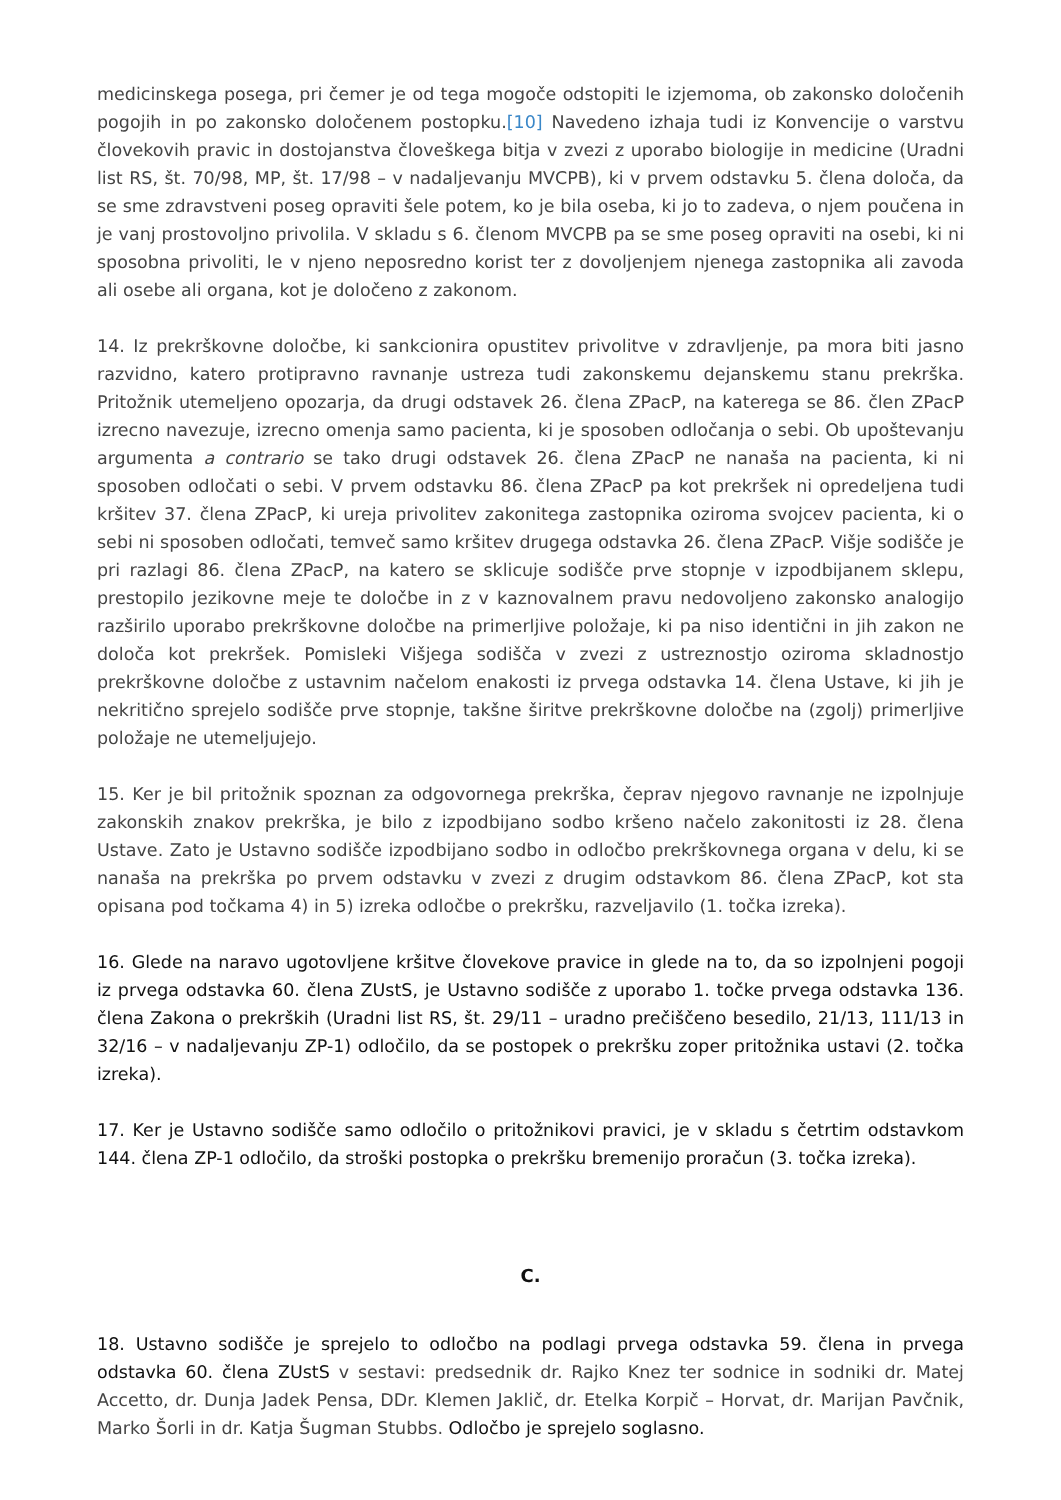medicinskega posega, pri čemer je od tega mogoče odstopiti le izjemoma, ob zakonsko določenih pogojih in po zakonsko določenem postopku.[10] Navedeno izhaja tudi iz Konvencije o varstvu človekovih pravic in dostojanstva človeškega bitja v zvezi z uporabo biologije in medicine (Uradni list RS, št. 70/98, MP, št. 17/98 – v nadaljevanju MVCPB), ki v prvem odstavku 5. člena določa, da se sme zdravstveni poseg opraviti šele potem, ko je bila oseba, ki jo to zadeva, o njem poučena in je vanj prostovoljno privolila. V skladu s 6. členom MVCPB pa se sme poseg opraviti na osebi, ki ni sposobna privoliti, le v njeno neposredno korist ter z dovoljenjem njenega zastopnika ali zavoda ali osebe ali organa, kot je določeno z zakonom.
14. Iz prekrškovne določbe, ki sankcionira opustitev privolitve v zdravljenje, pa mora biti jasno razvidno, katero protipravno ravnanje ustreza tudi zakonskemu dejanskemu stanu prekrška. Pritožnik utemeljeno opozarja, da drugi odstavek 26. člena ZPacP, na katerega se 86. člen ZPacP izrecno navezuje, izrecno omenja samo pacienta, ki je sposoben odločanja o sebi. Ob upoštevanju argumenta a contrario se tako drugi odstavek 26. člena ZPacP ne nanaša na pacienta, ki ni sposoben odločati o sebi. V prvem odstavku 86. člena ZPacP pa kot prekršek ni opredeljena tudi kršitev 37. člena ZPacP, ki ureja privolitev zakonitega zastopnika oziroma svojcev pacienta, ki o sebi ni sposoben odločati, temveč samo kršitev drugega odstavka 26. člena ZPacP. Višje sodišče je pri razlagi 86. člena ZPacP, na katero se sklicuje sodišče prve stopnje v izpodbijanem sklepu, prestopilo jezikovne meje te določbe in z v kaznovalnem pravu nedovoljeno zakonsko analogijo razširilo uporabo prekrškovne določbe na primerljive položaje, ki pa niso identični in jih zakon ne določa kot prekršek. Pomisleki Višjega sodišča v zvezi z ustreznostjo oziroma skladnostjo prekrškovne določbe z ustavnim načelom enakosti iz prvega odstavka 14. člena Ustave, ki jih je nekritično sprejelo sodišče prve stopnje, takšne širitve prekrškovne določbe na (zgolj) primerljive položaje ne utemeljujejo.
15. Ker je bil pritožnik spoznan za odgovornega prekrška, čeprav njegovo ravnanje ne izpolnjuje zakonskih znakov prekrška, je bilo z izpodbijano sodbo kršeno načelo zakonitosti iz 28. člena Ustave. Zato je Ustavno sodišče izpodbijano sodbo in odločbo prekrškovnega organa v delu, ki se nanaša na prekrška po prvem odstavku v zvezi z drugim odstavkom 86. člena ZPacP, kot sta opisana pod točkama 4) in 5) izreka odločbe o prekršku, razveljavilo (1. točka izreka).
16. Glede na naravo ugotovljene kršitve človekove pravice in glede na to, da so izpolnjeni pogoji iz prvega odstavka 60. člena ZUstS, je Ustavno sodišče z uporabo 1. točke prvega odstavka 136. člena Zakona o prekrških (Uradni list RS, št. 29/11 – uradno prečiščeno besedilo, 21/13, 111/13 in 32/16 – v nadaljevanju ZP-1) odločilo, da se postopek o prekršku zoper pritožnika ustavi (2. točka izreka).
17. Ker je Ustavno sodišče samo odločilo o pritožnikovi pravici, je v skladu s četrtim odstavkom 144. člena ZP-1 odločilo, da stroški postopka o prekršku bremenijo proračun (3. točka izreka).
C.
18. Ustavno sodišče je sprejelo to odločbo na podlagi prvega odstavka 59. člena in prvega odstavka 60. člena ZUstS v sestavi: predsednik dr. Rajko Knez ter sodnice in sodniki dr. Matej Accetto, dr. Dunja Jadek Pensa, DDr. Klemen Jaklič, dr. Etelka Korpič – Horvat, dr. Marijan Pavčnik, Marko Šorli in dr. Katja Šugman Stubbs. Odločbo je sprejelo soglasno.